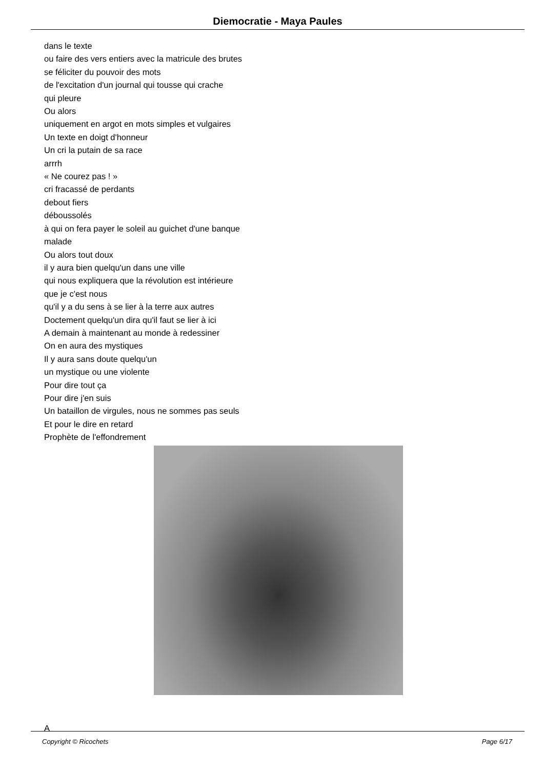Diemocratie - Maya Paules
dans le texte
ou faire des vers entiers avec la matricule des brutes
se féliciter du pouvoir des mots
de l'excitation d'un journal qui tousse qui crache
qui pleure
Ou alors
uniquement en argot en mots simples et vulgaires
Un texte en doigt d'honneur
Un cri la putain de sa race
arrrh
« Ne courez pas ! »
cri fracassé de perdants
debout fiers
déboussolés
à qui on fera payer le soleil au guichet d'une banque
malade
Ou alors tout doux
il y aura bien quelqu'un dans une ville
qui nous expliquera que la révolution est intérieure
que je c'est nous
qu'il y a du sens à se lier à la terre aux autres
Doctement quelqu'un dira qu'il faut se lier à ici
A demain à maintenant au monde à redessiner
On en aura des mystiques
Il y aura sans doute quelqu'un
un mystique ou une violente
Pour dire tout ça
Pour dire j'en suis
Un bataillon de virgules, nous ne sommes pas seuls
Et pour le dire en retard
Prophète de l'effondrement
A
Copyright © Ricochets Page 6/17